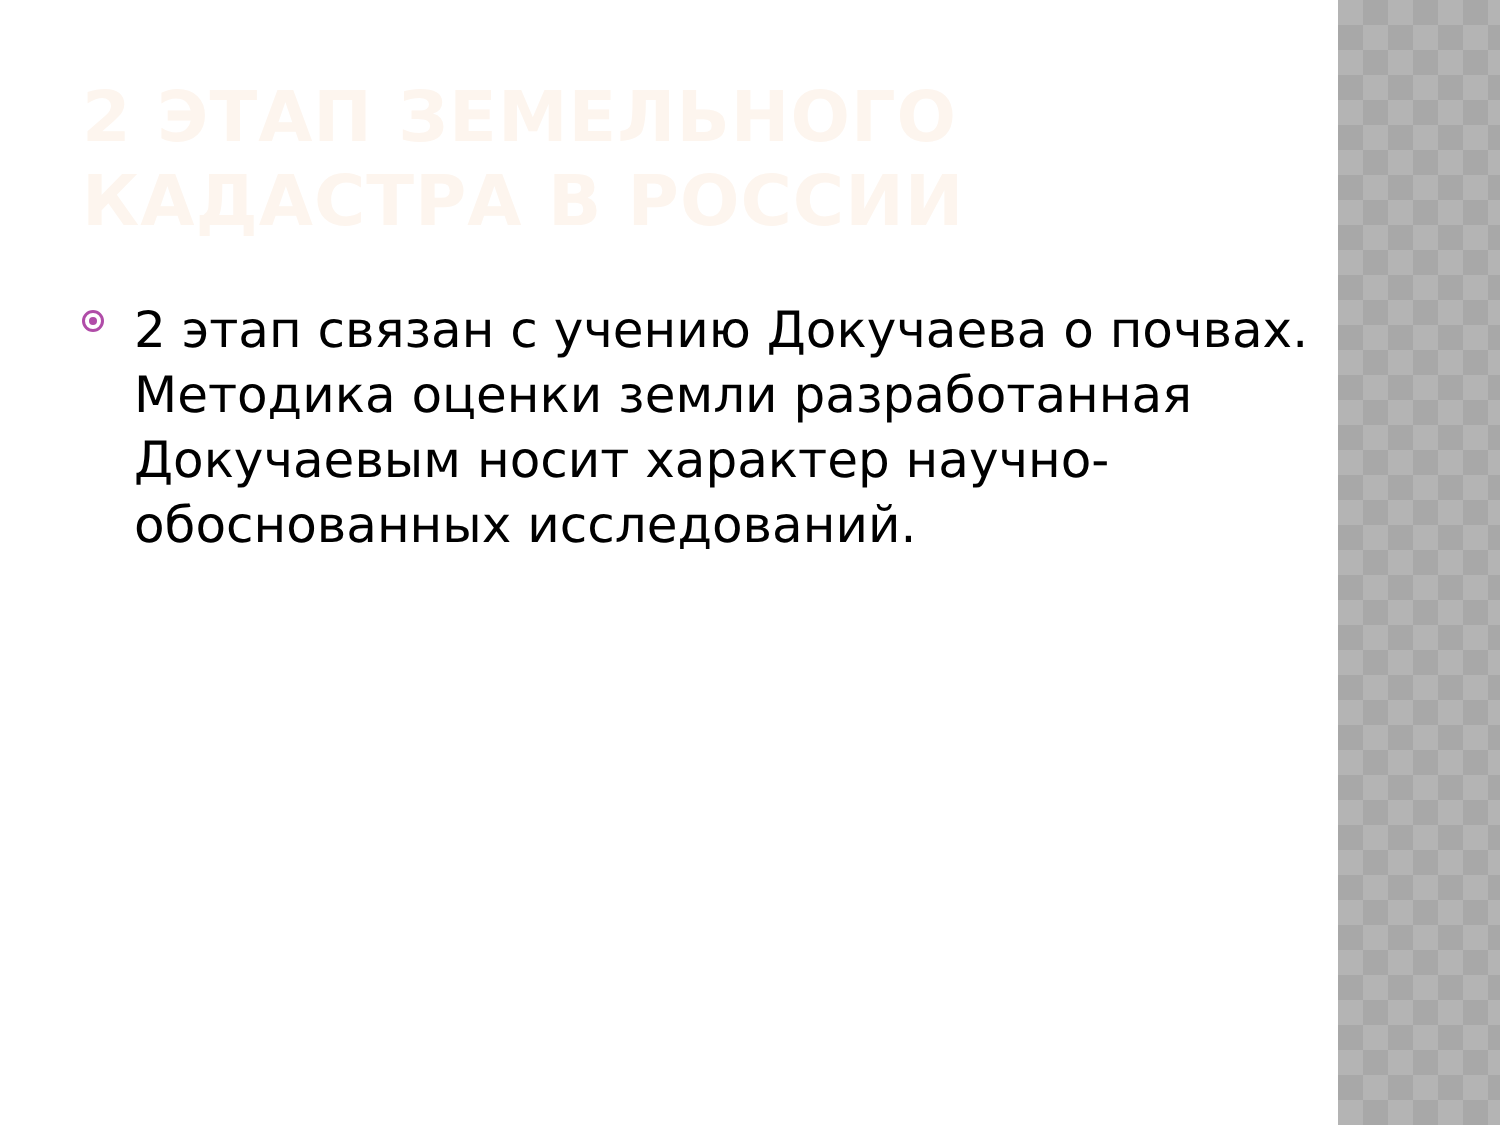2 ЭТАП ЗЕМЕЛЬНОГО КАДАСТРА В РОССИИ
2 этап связан с учению Докучаева о почвах. Методика оценки земли разработанная Докучаевым носит характер научно-обоснованных исследований.